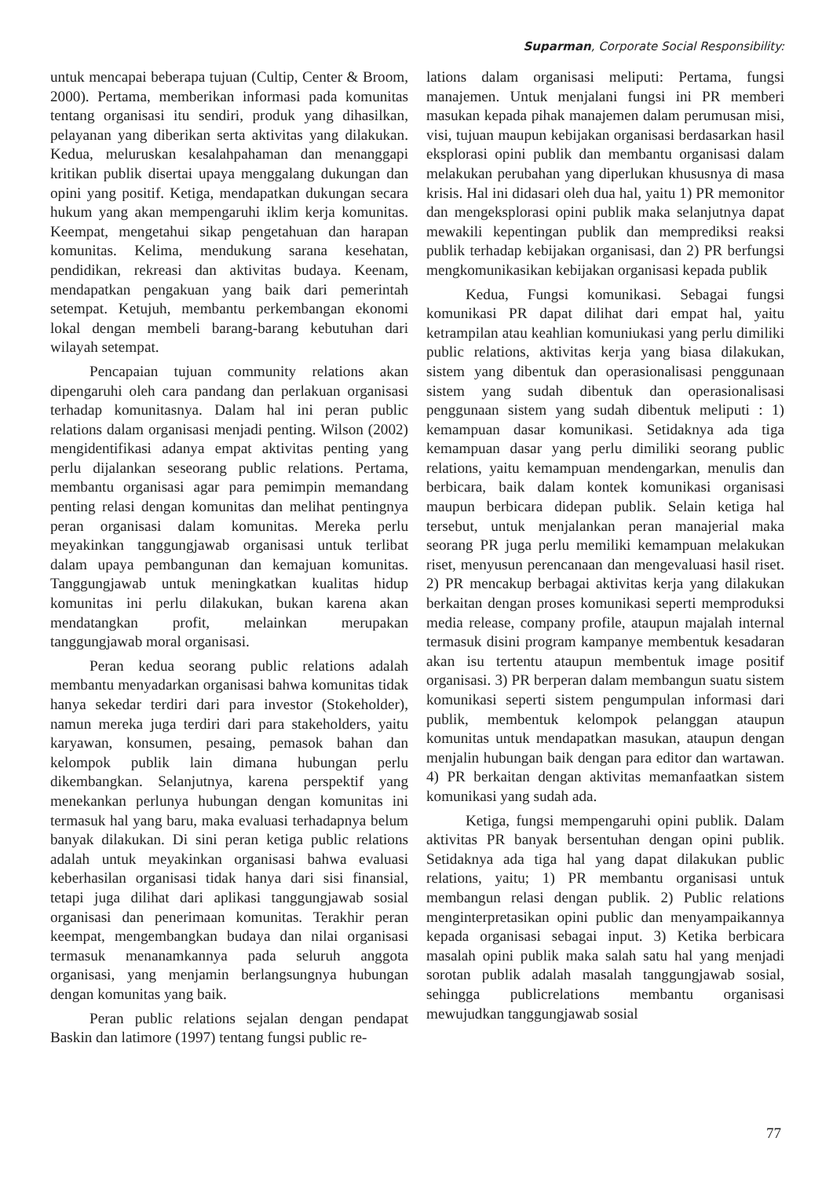Suparman, Corporate Social Responsibility:
untuk mencapai beberapa tujuan (Cultip, Center & Broom, 2000). Pertama, memberikan informasi pada komunitas tentang organisasi itu sendiri, produk yang dihasilkan, pelayanan yang diberikan serta aktivitas yang dilakukan. Kedua, meluruskan kesalahpahaman dan menanggapi kritikan publik disertai upaya menggalang dukungan dan opini yang positif. Ketiga, mendapatkan dukungan secara hukum yang akan mempengaruhi iklim kerja komunitas. Keempat, mengetahui sikap pengetahuan dan harapan komunitas. Kelima, mendukung sarana kesehatan, pendidikan, rekreasi dan aktivitas budaya. Keenam, mendapatkan pengakuan yang baik dari pemerintah setempat. Ketujuh, membantu perkembangan ekonomi lokal dengan membeli barang-barang kebutuhan dari wilayah setempat.
Pencapaian tujuan community relations akan dipengaruhi oleh cara pandang dan perlakuan organisasi terhadap komunitasnya. Dalam hal ini peran public relations dalam organisasi menjadi penting. Wilson (2002) mengidentifikasi adanya empat aktivitas penting yang perlu dijalankan seseorang public relations. Pertama, membantu organisasi agar para pemimpin memandang penting relasi dengan komunitas dan melihat pentingnya peran organisasi dalam komunitas. Mereka perlu meyakinkan tanggungjawab organisasi untuk terlibat dalam upaya pembangunan dan kemajuan komunitas. Tanggungjawab untuk meningkatkan kualitas hidup komunitas ini perlu dilakukan, bukan karena akan mendatangkan profit, melainkan merupakan tanggungjawab moral organisasi.
Peran kedua seorang public relations adalah membantu menyadarkan organisasi bahwa komunitas tidak hanya sekedar terdiri dari para investor (Stokeholder), namun mereka juga terdiri dari para stakeholders, yaitu karyawan, konsumen, pesaing, pemasok bahan dan kelompok publik lain dimana hubungan perlu dikembangkan. Selanjutnya, karena perspektif yang menekankan perlunya hubungan dengan komunitas ini termasuk hal yang baru, maka evaluasi terhadapnya belum banyak dilakukan. Di sini peran ketiga public relations adalah untuk meyakinkan organisasi bahwa evaluasi keberhasilan organisasi tidak hanya dari sisi finansial, tetapi juga dilihat dari aplikasi tanggungjawab sosial organisasi dan penerimaan komunitas. Terakhir peran keempat, mengembangkan budaya dan nilai organisasi termasuk menanamkannya pada seluruh anggota organisasi, yang menjamin berlangsungnya hubungan dengan komunitas yang baik.
Peran public relations sejalan dengan pendapat Baskin dan latimore (1997) tentang fungsi public re-
lations dalam organisasi meliputi: Pertama, fungsi manajemen. Untuk menjalani fungsi ini PR memberi masukan kepada pihak manajemen dalam perumusan misi, visi, tujuan maupun kebijakan organisasi berdasarkan hasil eksplorasi opini publik dan membantu organisasi dalam melakukan perubahan yang diperlukan khususnya di masa krisis. Hal ini didasari oleh dua hal, yaitu 1) PR memonitor dan mengeksplorasi opini publik maka selanjutnya dapat mewakili kepentingan publik dan memprediksi reaksi publik terhadap kebijakan organisasi, dan 2) PR berfungsi mengkomunikasikan kebijakan organisasi kepada publik
Kedua, Fungsi komunikasi. Sebagai fungsi komunikasi PR dapat dilihat dari empat hal, yaitu ketrampilan atau keahlian komuniukasi yang perlu dimiliki public relations, aktivitas kerja yang biasa dilakukan, sistem yang dibentuk dan operasionalisasi penggunaan sistem yang sudah dibentuk dan operasionalisasi penggunaan sistem yang sudah dibentuk meliputi : 1) kemampuan dasar komunikasi. Setidaknya ada tiga kemampuan dasar yang perlu dimiliki seorang public relations, yaitu kemampuan mendengarkan, menulis dan berbicara, baik dalam kontek komunikasi organisasi maupun berbicara didepan publik. Selain ketiga hal tersebut, untuk menjalankan peran manajerial maka seorang PR juga perlu memiliki kemampuan melakukan riset, menyusun perencanaan dan mengevaluasi hasil riset. 2) PR mencakup berbagai aktivitas kerja yang dilakukan berkaitan dengan proses komunikasi seperti memproduksi media release, company profile, ataupun majalah internal termasuk disini program kampanye membentuk kesadaran akan isu tertentu ataupun membentuk image positif organisasi. 3) PR berperan dalam membangun suatu sistem komunikasi seperti sistem pengumpulan informasi dari publik, membentuk kelompok pelanggan ataupun komunitas untuk mendapatkan masukan, ataupun dengan menjalin hubungan baik dengan para editor dan wartawan. 4) PR berkaitan dengan aktivitas memanfaatkan sistem komunikasi yang sudah ada.
Ketiga, fungsi mempengaruhi opini publik. Dalam aktivitas PR banyak bersentuhan dengan opini publik. Setidaknya ada tiga hal yang dapat dilakukan public relations, yaitu; 1) PR membantu organisasi untuk membangun relasi dengan publik. 2) Public relations menginterpretasikan opini public dan menyampaikannya kepada organisasi sebagai input. 3) Ketika berbicara masalah opini publik maka salah satu hal yang menjadi sorotan publik adalah masalah tanggungjawab sosial, sehingga publicrelations membantu organisasi mewujudkan tanggungjawab sosial
77